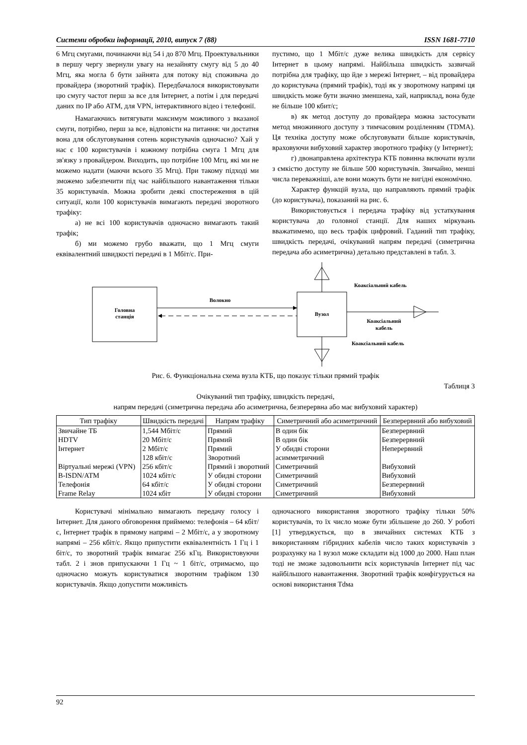Системи обробки інформації, 2010, випуск 7 (88) ISSN 1681-7710
6 Мгц смугами, починаючи від 54 і до 870 Мгц. Проектувальники в першу чергу звернули увагу на незайняту смугу від 5 до 40 Мгц, яка могла б бути зайнята для потоку від споживача до провайдера (зворотний трафік). Передбачалося використовувати цю смугу частот перш за все для Інтернет, а потім і для передачі даних по IP або ATM, для VPN, інтерактивного відео і телефонії.
Намагаючись витягувати максимум можливого з вказаної смуги, потрібно, перш за все, відповісти на питання: чи достатня вона для обслуговування сотень користувачів одночасно? Хай у нас є 100 користувачів і кожному потрібна смуга 1 Мгц для зв'язку з провайдером. Виходить, що потрібне 100 Мгц, які ми не можемо надати (маючи всього 35 Мгц). При такому підході ми зможемо забезпечити під час найбільшого навантаження тільки 35 користувачів. Можна зробити деякі спостереження в цій ситуації, коли 100 користувачів вимагають передачі зворотного трафіку:
а) не всі 100 користувачів одночасно вимагають такий трафік;
б) ми можемо грубо вважати, що 1 Мгц смуги еквівалентний швидкості передачі в 1 Мбіт/с. При-
пустимо, що 1 Мбіт/с дуже велика швидкість для сервісу Інтернет в цьому напрямі. Найбільша швидкість зазвичай потрібна для трафіку, що йде з мережі Інтернет, – від провайдера до користувача (прямий трафік), тоді як у зворотному напрямі ця швидкість може бути значно зменшена, хай, наприклад, вона буде не більше 100 кбит/с;
в) як метод доступу до провайдера можна застосувати метод множинного доступу з тимчасовим розділенням (TDMA). Ця техніка доступу може обслуговувати більше користувачів, враховуючи вибуховий характер зворотного трафіку (у Інтернет);
г) двонаправлена архітектура КТБ повинна включати вузли з ємкістю доступу не більше 500 користувачів. Звичайно, менші числа переважніші, але вони можуть бути не вигідні економічно.
Характер функцій вузла, що направляють прямий трафік (до користувача), показаний на рис. 6.
Використовується і передача трафіку від устаткування користувача до головної станції. Для наших міркувань вважатимемо, що весь трафік цифровий. Гаданий тип трафіку, швидкість передачі, очікуваний напрям передачі (симетрична передача або асиметрична) детально представлені в табл. 3.
Головна
станція
Волокно
Вузол
Коаксіальний кабель
Коаксіальний кабель
Коаксіальний
кабель
Рис. 6. Функціональна схема вузла КТБ, що показує тільки прямий трафік
Таблиця 3
Очікуваний тип трафіку, швидкість передачі,
напрям передачі (симетрична передача або асиметрична, безперервна або має вибуховий характер)
| Тип трафіку | Швидкість передачі | Напрям трафіку | Симетричний або асиметричний | Безперервний або вибуховий |
| --- | --- | --- | --- | --- |
| Звичайне ТБ | 1,544 Мбіт/с | Прямий | В один бік | Безперервний |
| HDTV | 20 Мбіт/с | Прямий | В один бік | Безперервний |
| Інтернет | 2 Мбіт/с | Прямий | У обидві сторони | Неперервний |
| | 128 кбіт/с | Зворотний | асимметричний | |
| Віртуальні мережі (VPN) | 256 кбіт/с | Прямий і зворотний | Симетричний | Вибуховий |
| B-ISDN/ATM | 1024 кбіт/с | У обидві сторони | Симетричний | Вибуховий |
| Телефонія | 64 кбіт/с | У обидві сторони | Симетричний | Безперервний |
| Frame Relay | 1024 кбіт | У обидві сторони | Симетричний | Вибуховий |
Користувачі мінімально вимагають передачу голосу і Інтернет. Для даного обговорення приймемо: телефонія – 64 кбіт/с, Інтернет трафік в прямому напрямі – 2 Мбіт/с, а у зворотному напрямі – 256 кбіт/с. Якщо припустити еквівалентність 1 Гц і 1 біт/с, то зворотний трафік вимагає 256 кГц. Використовуючи табл. 2 і знов припускаючи 1 Гц ~ 1 біт/с, отримаємо, що одночасно можуть користуватися зворотним трафіком 130 користувачів. Якщо допустити можливість
одночасного використання зворотного трафіку тільки 50% користувачів, то їх число може бути збільшене до 260. У роботі [1] утверджується, що в звичайних системах КТБ з використанням гібридних кабелів число таких користувачів з розрахунку на 1 вузол може складати від 1000 до 2000. Наш план тоді не зможе задовольнити всіх користувачів Інтернет під час найбільшого навантаження. Зворотний трафік конфігурується на основі використання Tdма
92